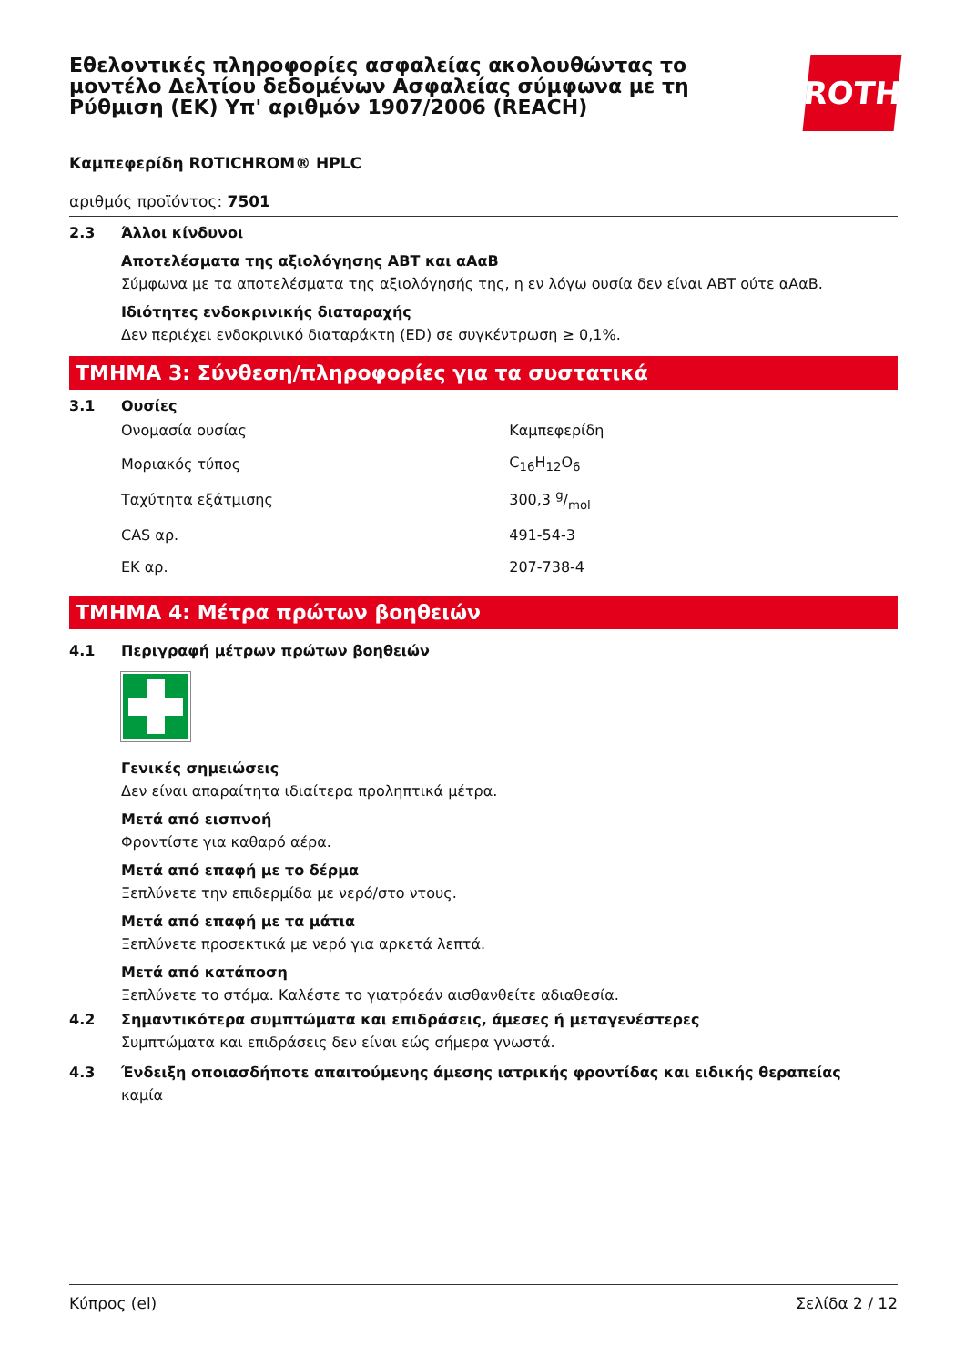Εθελοντικές πληροφορίες ασφαλείας ακολουθώντας το μοντέλο Δελτίου δεδομένων Ασφαλείας σύμφωνα με τη Ρύθμιση (ΕΚ) Υπ' αριθμόν 1907/2006 (REACH)
ROTH
Καμπεφερίδη ROTICHROM® HPLC
αριθμός προϊόντος: 7501
2.3 Άλλοι κίνδυνοι
Αποτελέσματα της αξιολόγησης ΑΒΤ και αΑαΒ
Σύμφωνα με τα αποτελέσματα της αξιολόγησής της, η εν λόγω ουσία δεν είναι ΑΒΤ ούτε αΑαΒ.
Ιδιότητες ενδοκρινικής διαταραχής
Δεν περιέχει ενδοκρινικό διαταράκτη (ED) σε συγκέντρωση ≥ 0,1%.
ΤΜΗΜΑ 3: Σύνθεση/πληροφορίες για τα συστατικά
3.1 Ουσίες
| Ονομασία ουσίας | Καμπεφερίδη |
| Μοριακός τύπος | C<sub>16</sub>H<sub>12</sub>O<sub>6</sub> |
| Ταχύτητα εξάτμισης | 300,3 g/mol |
| CAS αρ. | 491-54-3 |
| ΕΚ αρ. | 207-738-4 |
ΤΜΗΜΑ 4: Μέτρα πρώτων βοηθειών
4.1 Περιγραφή μέτρων πρώτων βοηθειών
Γενικές σημειώσεις
Δεν είναι απαραίτητα ιδιαίτερα προληπτικά μέτρα.
Μετά από εισπνοή
Φροντίστε για καθαρό αέρα.
Μετά από επαφή με το δέρμα
Ξεπλύνετε την επιδερμίδα με νερό/στο ντους.
Μετά από επαφή με τα μάτια
Ξεπλύνετε προσεκτικά με νερό για αρκετά λεπτά.
Μετά από κατάποση
Ξεπλύνετε το στόμα. Καλέστε το γιατρόεάν αισθανθείτε αδιαθεσία.
4.2 Σημαντικότερα συμπτώματα και επιδράσεις, άμεσες ή μεταγενέστερες
Συμπτώματα και επιδράσεις δεν είναι εώς σήμερα γνωστά.
4.3 Ένδειξη οποιασδήποτε απαιτούμενης άμεσης ιατρικής φροντίδας και ειδικής θεραπείας
καμία
Κύπρος (el) Σελίδα 2 / 12